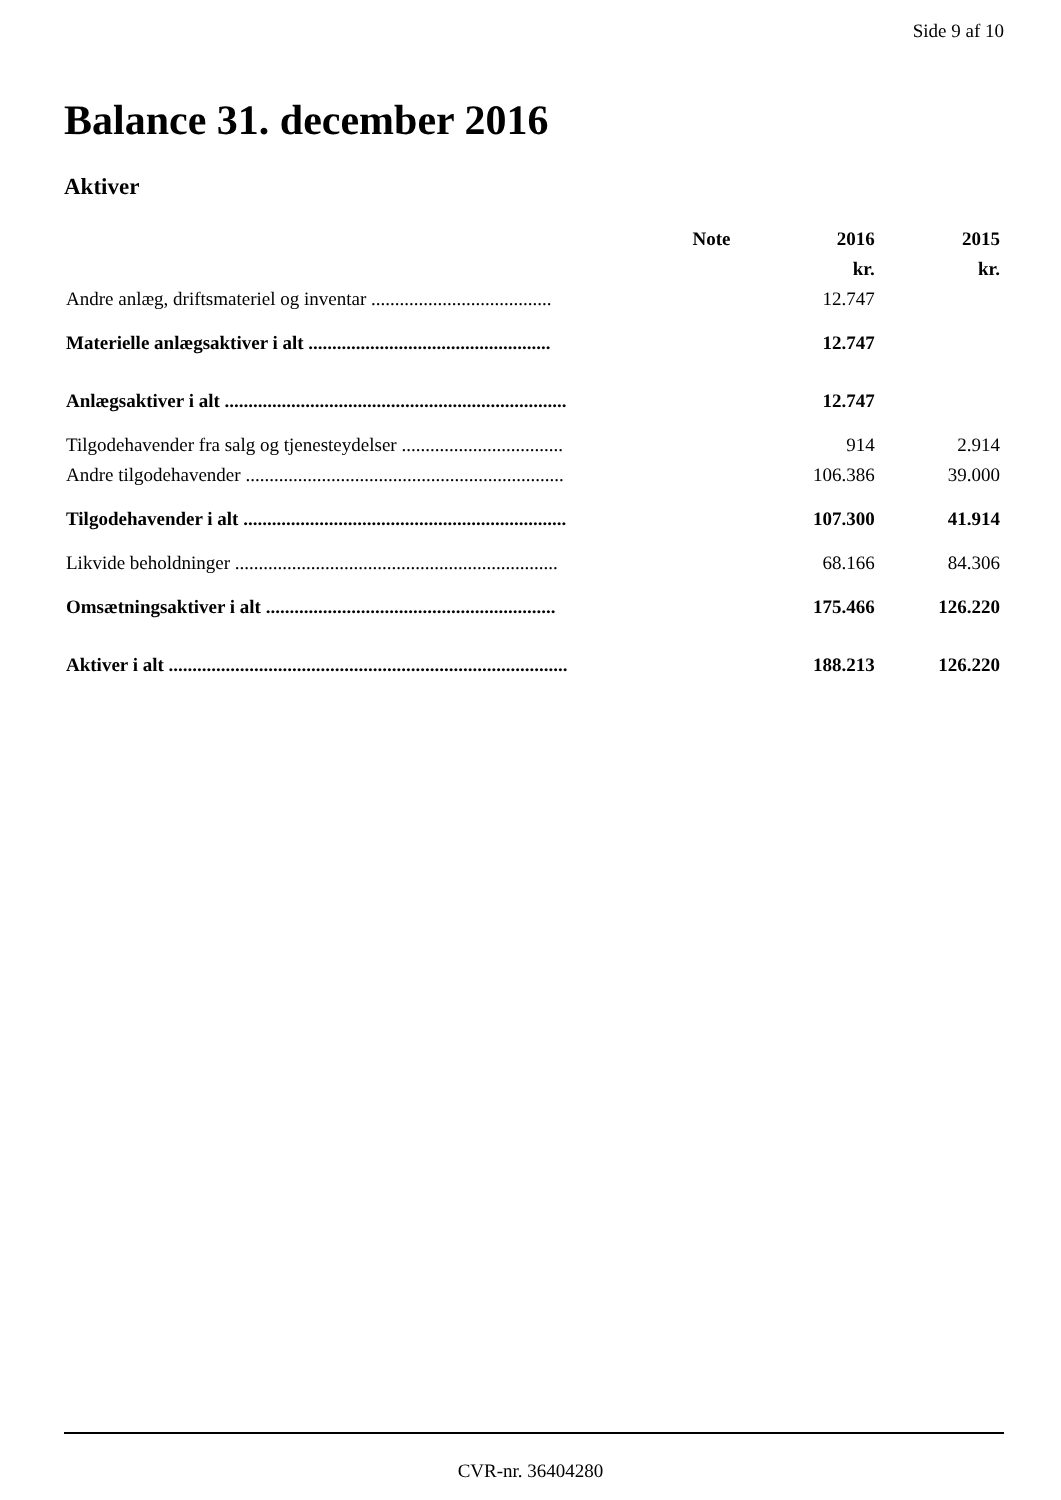Side 9 af 10
Balance 31. december 2016
Aktiver
| | Note | 2016 | 2015 |
| --- | --- | --- | --- |
| | | kr. | kr. |
| Andre anlæg, driftsmateriel og inventar ...................................... | | 12.747 | |
| Materielle anlægsaktiver i alt ................................................... | | 12.747 | |
| Anlægsaktiver i alt ........................................................................ | | 12.747 | |
| Tilgodehavender fra salg og tjenesteydelser .................................. | | 914 | 2.914 |
| Andre tilgodehavender ................................................................... | | 106.386 | 39.000 |
| Tilgodehavender i alt .................................................................... | | 107.300 | 41.914 |
| Likvide beholdninger .................................................................... | | 68.166 | 84.306 |
| Omsætningsaktiver i alt ............................................................. | | 175.466 | 126.220 |
| Aktiver i alt .................................................................................... | | 188.213 | 126.220 |
CVR-nr. 36404280